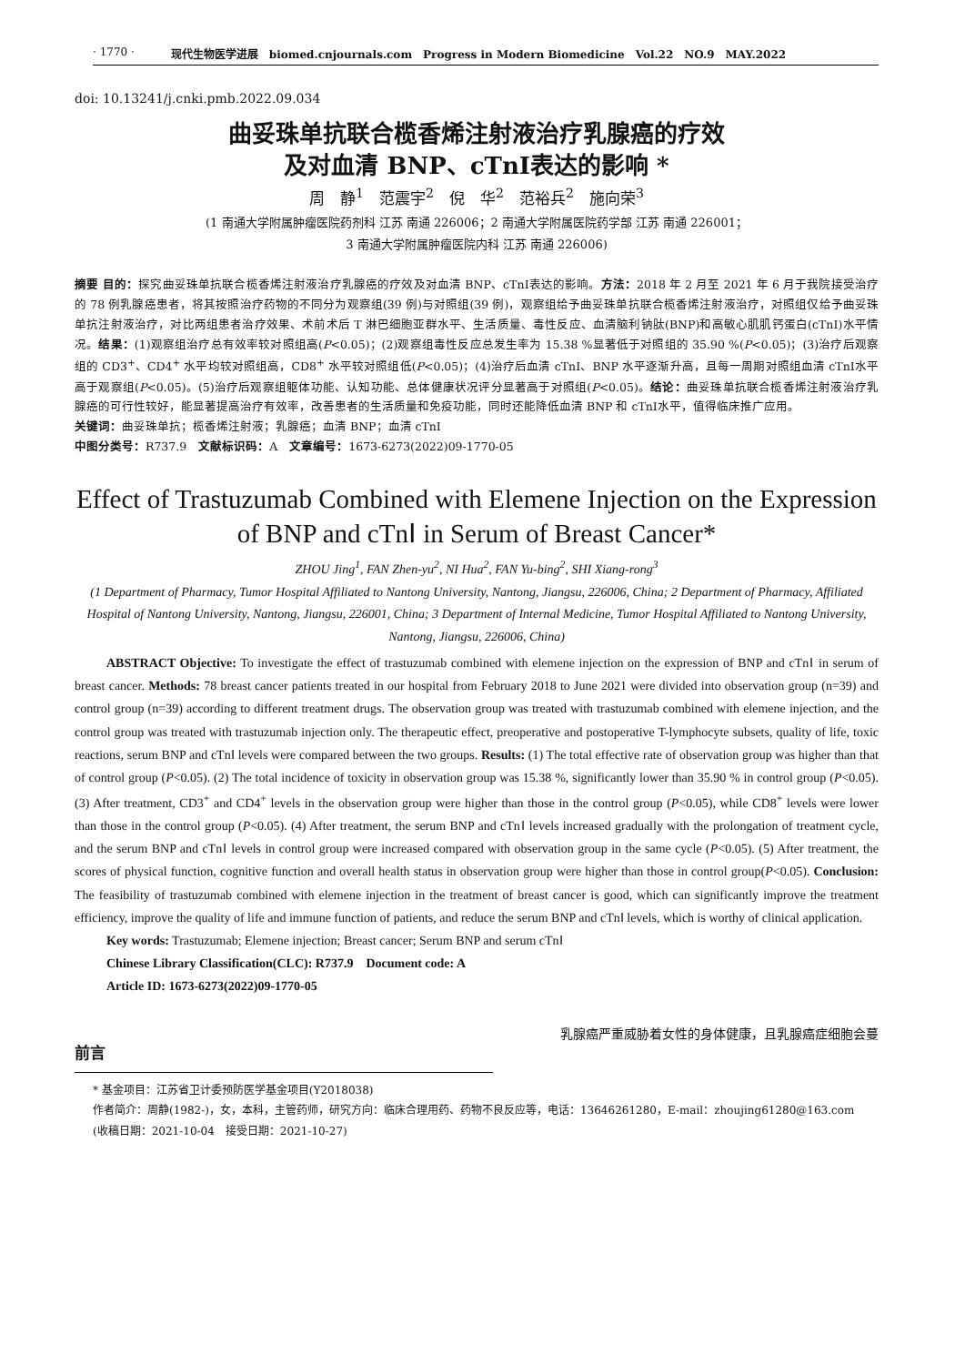· 1770 · 现代生物医学进展　biomed.cnjournals.com　Progress in Modern Biomedicine　Vol.22　NO.9　MAY.2022
doi: 10.13241/j.cnki.pmb.2022.09.034
曲妥珠单抗联合榄香烯注射液治疗乳腺癌的疗效
及对血清 BNP、cTnⅠ表达的影响 *
周　静<sup>1</sup>　范震宇<sup>2</sup>　倪　华<sup>2</sup>　范裕兵<sup>2</sup>　施向荣<sup>3</sup>
(1 南通大学附属肿瘤医院药剂科 江苏 南通 226006；2 南通大学附属医院药学部 江苏 南通 226001；
3 南通大学附属肿瘤医院内科 江苏 南通 226006)
摘要 目的：探究曲妥珠单抗联合榄香烯注射液治疗乳腺癌的疗效及对血清 BNP、cTnⅠ表达的影响。方法：2018 年 2 月至 2021 年 6 月于我院接受治疗的 78 例乳腺癌患者，将其按照治疗药物的不同分为观察组(39 例)与对照组(39 例)，观察组给予曲妥珠单抗联合榄香烯注射液治疗，对照组仅给予曲妥珠单抗注射液治疗，对比两组患者治疗效果、术前术后 T 淋巴细胞亚群水平、生活质量、毒性反应、血清脑利钠肽(BNP)和高敏心肌肌钙蛋白(cTnⅠ)水平情况。结果：(1)观察组治疗总有效率较对照组高(P<0.05)；(2)观察组毒性反应总发生率为 15.38 %显著低于对照组的 35.90 %(P<0.05)；(3)治疗后观察组的 CD3<sup>+</sup>、CD4<sup>+</sup> 水平均较对照组高，CD8<sup>+</sup> 水平较对照组低(P<0.05)；(4)治疗后血清 cTnⅠ、BNP 水平逐渐升高，且每一周期对照组血清 cTnⅠ水平高于观察组(P<0.05)。(5)治疗后观察组躯体功能、认知功能、总体健康状况评分显著高于对照组(P<0.05)。结论：曲妥珠单抗联合榄香烯注射液治疗乳腺癌的可行性较好，能显著提高治疗有效率，改善患者的生活质量和免疫功能，同时还能降低血清 BNP 和 cTnⅠ水平，值得临床推广应用。
关键词：曲妥珠单抗；榄香烯注射液；乳腺癌；血清 BNP；血清 cTnⅠ
中图分类号：R737.9　文献标识码：A　文章编号：1673-6273(2022)09-1770-05
Effect of Trastuzumab Combined with Elemene Injection on the Expression
of BNP and cTnⅠ in Serum of Breast Cancer*
ZHOU Jing<sup>1</sup>, FAN Zhen-yu<sup>2</sup>, NI Hua<sup>2</sup>, FAN Yu-bing<sup>2</sup>, SHI Xiang-rong<sup>3</sup>
(1 Department of Pharmacy, Tumor Hospital Affiliated to Nantong University, Nantong, Jiangsu, 226006, China; 2 Department of Pharmacy, Affiliated Hospital of Nantong University, Nantong, Jiangsu, 226001, China; 3 Department of Internal Medicine, Tumor Hospital Affiliated to Nantong University, Nantong, Jiangsu, 226006, China)
ABSTRACT Objective: To investigate the effect of trastuzumab combined with elemene injection on the expression of BNP and cTnⅠ in serum of breast cancer. Methods: 78 breast cancer patients treated in our hospital from February 2018 to June 2021 were divided into observation group (n=39) and control group (n=39) according to different treatment drugs. The observation group was treated with trastuzumab combined with elemene injection, and the control group was treated with trastuzumab injection only. The therapeutic effect, preoperative and postoperative T-lymphocyte subsets, quality of life, toxic reactions, serum BNP and cTnⅠ levels were compared between the two groups. Results: (1) The total effective rate of observation group was higher than that of control group (P<0.05). (2) The total incidence of toxicity in observation group was 15.38 %, significantly lower than 35.90 % in control group (P<0.05). (3) After treatment, CD3<sup>+</sup> and CD4<sup>+</sup> levels in the observation group were higher than those in the control group (P<0.05), while CD8<sup>+</sup> levels were lower than those in the control group (P<0.05). (4) After treatment, the serum BNP and cTnⅠ levels increased gradually with the prolongation of treatment cycle, and the serum BNP and cTnⅠ levels in control group were increased compared with observation group in the same cycle (P<0.05). (5) After treatment, the scores of physical function, cognitive function and overall health status in observation group were higher than those in control group(P<0.05). Conclusion: The feasibility of trastuzumab combined with elemene injection in the treatment of breast cancer is good, which can significantly improve the treatment efficiency, improve the quality of life and immune function of patients, and reduce the serum BNP and cTnⅠ levels, which is worthy of clinical application.
Key words: Trastuzumab; Elemene injection; Breast cancer; Serum BNP and serum cTnⅠ
Chinese Library Classification(CLC): R737.9　Document code: A
Article ID: 1673-6273(2022)09-1770-05
前言 乳腺癌严重威胁着女性的身体健康，且乳腺癌症细胞会蔓
* 基金项目：江苏省卫计委预防医学基金项目(Y2018038)
作者简介：周静(1982-)，女，本科，主管药师，研究方向：临床合理用药、药物不良反应等，电话：13646261280，E-mail：zhoujing61280@163.com
(收稿日期：2021-10-04　接受日期：2021-10-27)